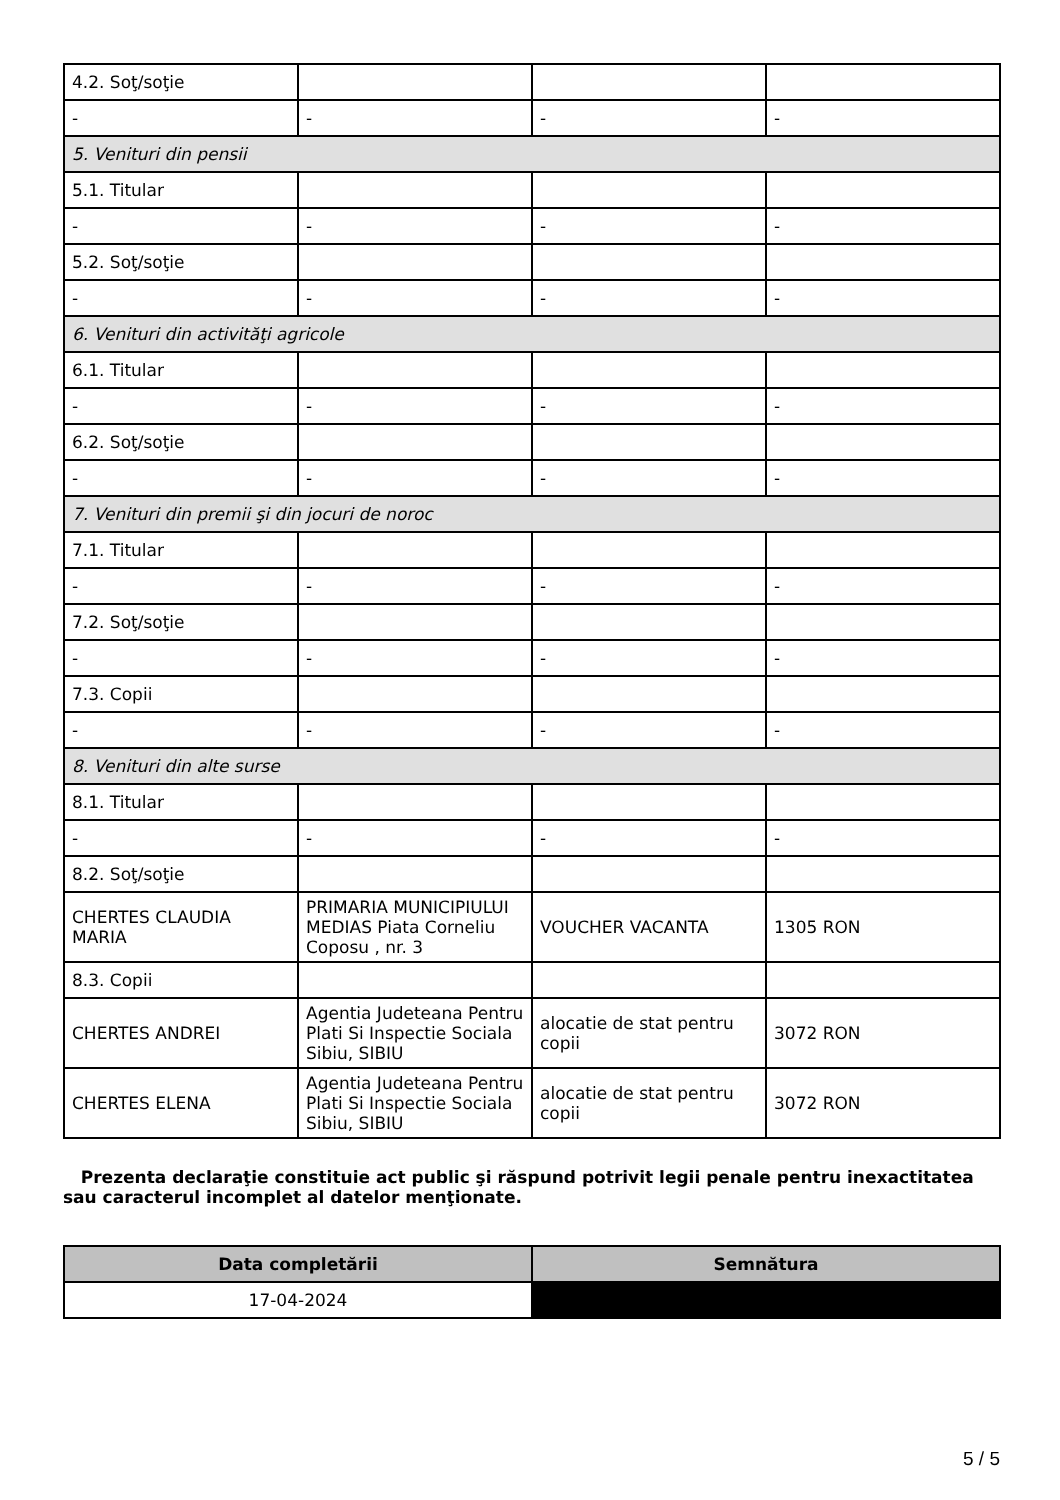| 4.2. Soţ/soţie | | | |
| - | - | - | - |
| 5. Venituri din pensii | | | |
| 5.1. Titular | | | |
| - | - | - | - |
| 5.2. Soţ/soţie | | | |
| - | - | - | - |
| 6. Venituri din activităţi agricole | | | |
| 6.1. Titular | | | |
| - | - | - | - |
| 6.2. Soţ/soţie | | | |
| - | - | - | - |
| 7. Venituri din premii şi din jocuri de noroc | | | |
| 7.1. Titular | | | |
| - | - | - | - |
| 7.2. Soţ/soţie | | | |
| - | - | - | - |
| 7.3. Copii | | | |
| - | - | - | - |
| 8. Venituri din alte surse | | | |
| 8.1. Titular | | | |
| - | - | - | - |
| 8.2. Soţ/soţie | | | |
| CHERTES CLAUDIA MARIA | PRIMARIA MUNICIPIULUI MEDIAS Piata Corneliu Coposu , nr. 3 | VOUCHER VACANTA | 1305 RON |
| 8.3. Copii | | | |
| CHERTES ANDREI | Agentia Judeteana Pentru Plati Si Inspectie Sociala Sibiu, SIBIU | alocatie de stat pentru copii | 3072 RON |
| CHERTES ELENA | Agentia Judeteana Pentru Plati Si Inspectie Sociala Sibiu, SIBIU | alocatie de stat pentru copii | 3072 RON |
Prezenta declaraţie constituie act public şi răspund potrivit legii penale pentru inexactitatea sau caracterul incomplet al datelor menţionate.
| Data completării | Semnătura |
| --- | --- |
| 17-04-2024 | |
5 / 5